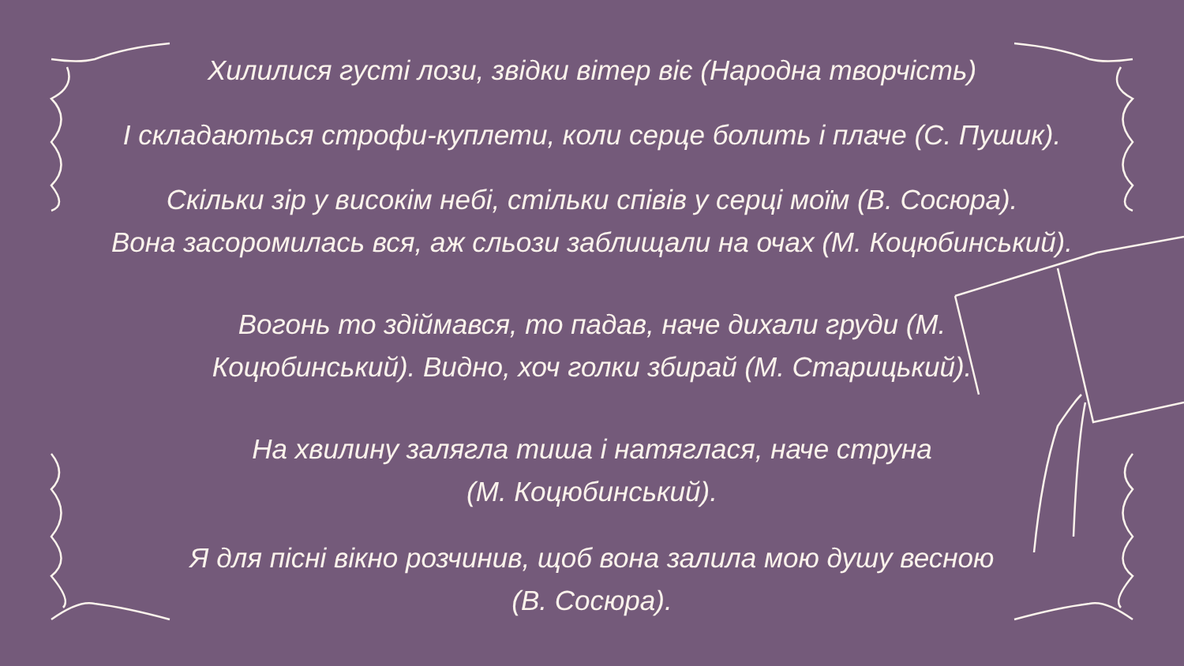Хилилися густі лози, звідки вітер віє (Народна творчість)
І складаються строфи-куплети, коли серце болить і плаче (С. Пушик).
Скільки зір у високім небі, стільки співів у серці моїм (В. Сосюра).
Вона засоромилась вся, аж сльози заблищали на очах (М. Коцюбинський).
Вогонь то здіймався, то падав, наче дихали груди (М.
Коцюбинський). Видно, хоч голки збирай (М. Старицький).
На хвилину залягла тиша і натяглася, наче струна
(М. Коцюбинський).
Я для пісні вікно розчинив, щоб вона залила мою душу весною
(В. Сосюра).